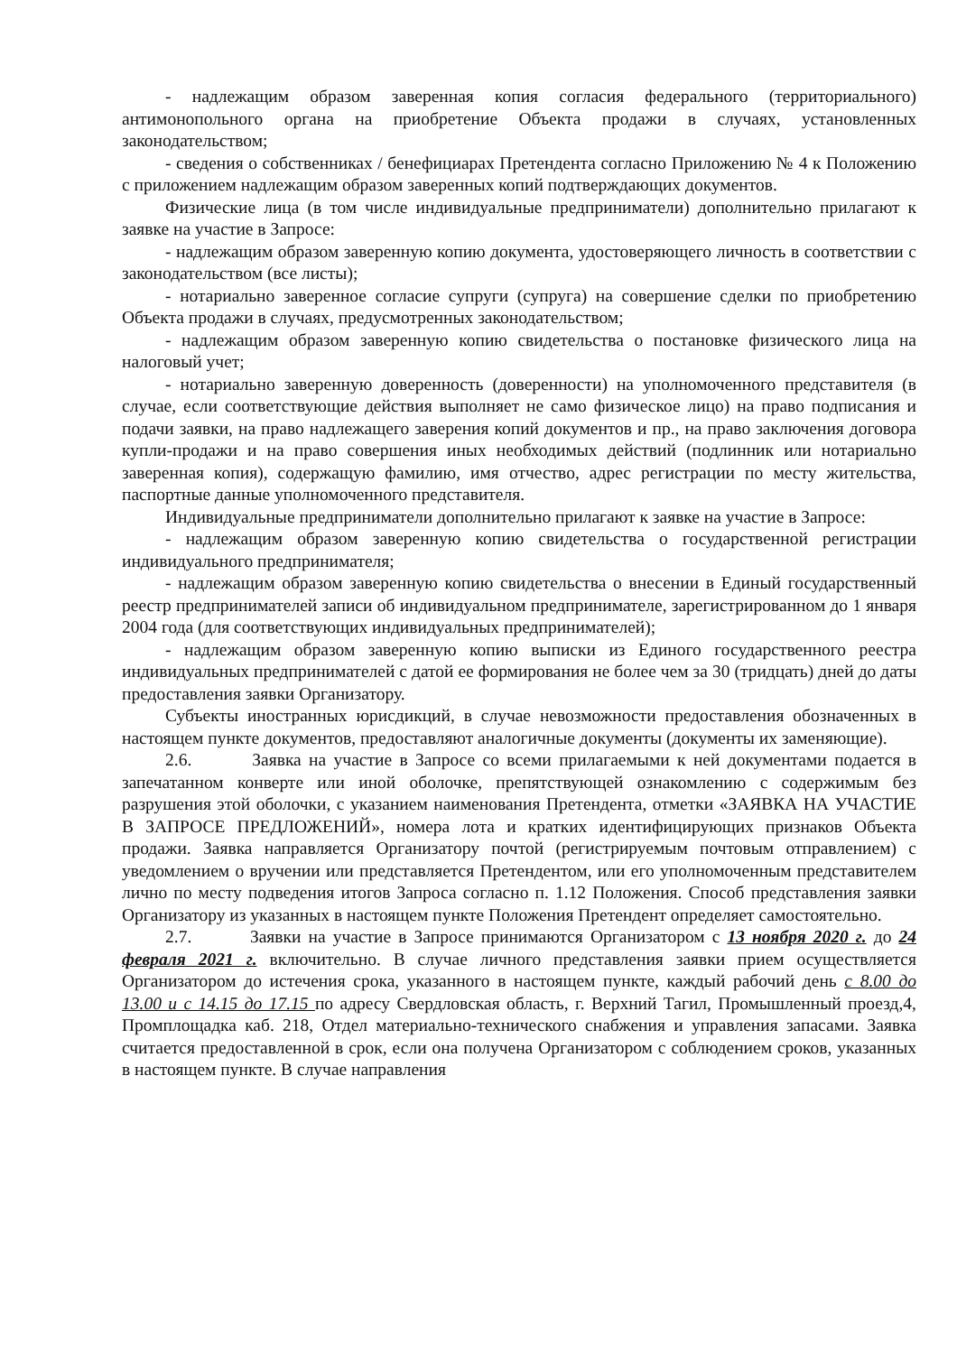- надлежащим образом заверенная копия согласия федерального (территориального) антимонопольного органа на приобретение Объекта продажи в случаях, установленных законодательством;
- сведения о собственниках / бенефициарах Претендента согласно Приложению № 4 к Положению с приложением надлежащим образом заверенных копий подтверждающих документов.
Физические лица (в том числе индивидуальные предприниматели) дополнительно прилагают к заявке на участие в Запросе:
- надлежащим образом заверенную копию документа, удостоверяющего личность в соответствии с законодательством (все листы);
- нотариально заверенное согласие супруги (супруга) на совершение сделки по приобретению Объекта продажи в случаях, предусмотренных законодательством;
- надлежащим образом заверенную копию свидетельства о постановке физического лица на налоговый учет;
- нотариально заверенную доверенность (доверенности) на уполномоченного представителя (в случае, если соответствующие действия выполняет не само физическое лицо) на право подписания и подачи заявки, на право надлежащего заверения копий документов и пр., на право заключения договора купли-продажи и на право совершения иных необходимых действий (подлинник или нотариально заверенная копия), содержащую фамилию, имя отчество, адрес регистрации по месту жительства, паспортные данные уполномоченного представителя.
Индивидуальные предприниматели дополнительно прилагают к заявке на участие в Запросе:
- надлежащим образом заверенную копию свидетельства о государственной регистрации индивидуального предпринимателя;
- надлежащим образом заверенную копию свидетельства о внесении в Единый государственный реестр предпринимателей записи об индивидуальном предпринимателе, зарегистрированном до 1 января 2004 года (для соответствующих индивидуальных предпринимателей);
- надлежащим образом заверенную копию выписки из Единого государственного реестра индивидуальных предпринимателей с датой ее формирования не более чем за 30 (тридцать) дней до даты предоставления заявки Организатору.
Субъекты иностранных юрисдикций, в случае невозможности предоставления обозначенных в настоящем пункте документов, предоставляют аналогичные документы (документы их заменяющие).
2.6. Заявка на участие в Запросе со всеми прилагаемыми к ней документами подается в запечатанном конверте или иной оболочке, препятствующей ознакомлению с содержимым без разрушения этой оболочки, с указанием наименования Претендента, отметки «ЗАЯВКА НА УЧАСТИЕ В ЗАПРОСЕ ПРЕДЛОЖЕНИЙ», номера лота и кратких идентифицирующих признаков Объекта продажи. Заявка направляется Организатору почтой (регистрируемым почтовым отправлением) с уведомлением о вручении или представляется Претендентом, или его уполномоченным представителем лично по месту подведения итогов Запроса согласно п. 1.12 Положения. Способ представления заявки Организатору из указанных в настоящем пункте Положения Претендент определяет самостоятельно.
2.7. Заявки на участие в Запросе принимаются Организатором с 13 ноября 2020 г. до 24 февраля 2021 г. включительно. В случае личного представления заявки прием осуществляется Организатором до истечения срока, указанного в настоящем пункте, каждый рабочий день с 8.00 до 13.00 и с 14.15 до 17.15 по адресу Свердловская область, г. Верхний Тагил, Промышленный проезд,4, Промплощадка каб. 218, Отдел материально-технического снабжения и управления запасами. Заявка считается предоставленной в срок, если она получена Организатором с соблюдением сроков, указанных в настоящем пункте. В случае направления